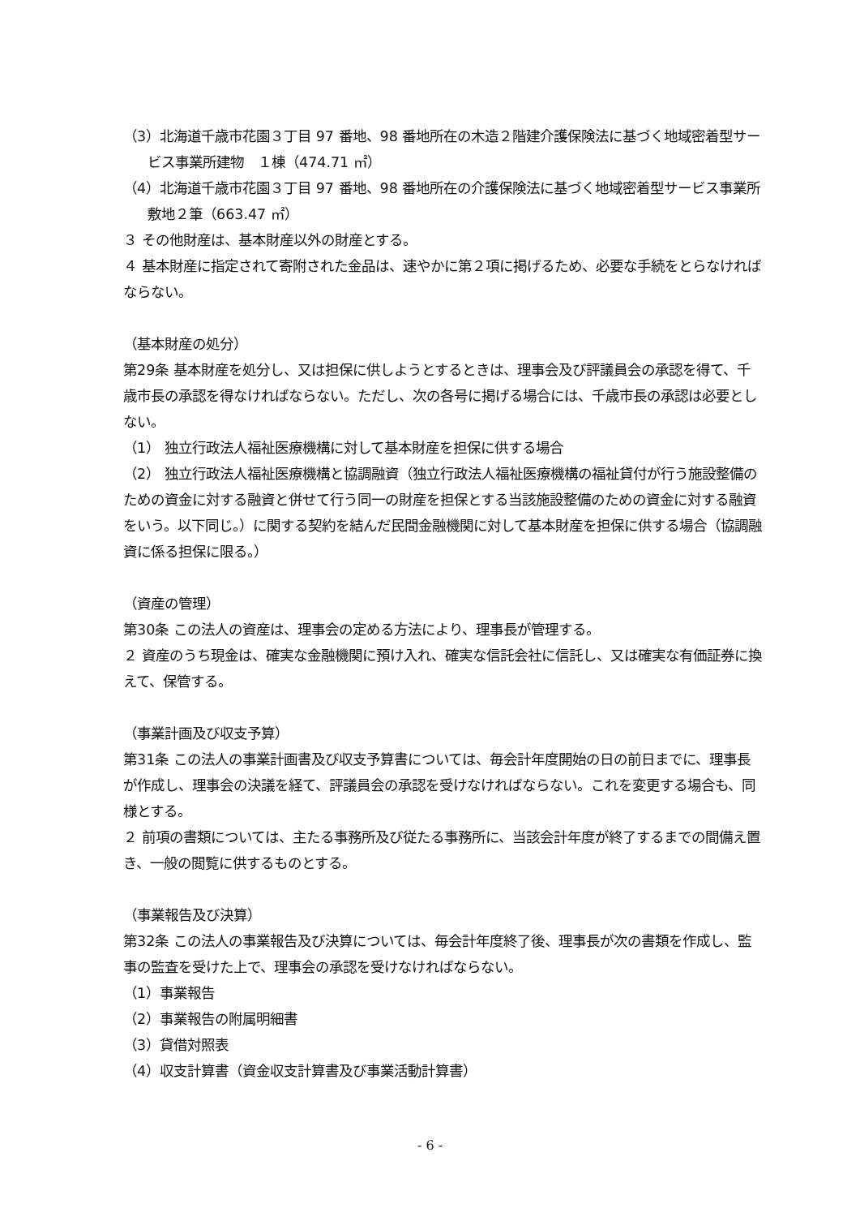（3）北海道千歳市花園３丁目 97 番地、98 番地所在の木造２階建介護保険法に基づく地域密着型サービス事業所建物　１棟（474.71 ㎡）
（4）北海道千歳市花園３丁目 97 番地、98 番地所在の介護保険法に基づく地域密着型サービス事業所敷地２筆（663.47 ㎡）
３ その他財産は、基本財産以外の財産とする。
４ 基本財産に指定されて寄附された金品は、速やかに第２項に掲げるため、必要な手続をとらなければならない。
（基本財産の処分）
第29条 基本財産を処分し、又は担保に供しようとするときは、理事会及び評議員会の承認を得て、千歳市長の承認を得なければならない。ただし、次の各号に掲げる場合には、千歳市長の承認は必要としない。
（1） 独立行政法人福祉医療機構に対して基本財産を担保に供する場合
（2） 独立行政法人福祉医療機構と協調融資（独立行政法人福祉医療機構の福祉貸付が行う施設整備のための資金に対する融資と併せて行う同一の財産を担保とする当該施設整備のための資金に対する融資をいう。以下同じ。）に関する契約を結んだ民間金融機関に対して基本財産を担保に供する場合（協調融資に係る担保に限る。）
（資産の管理）
第30条 この法人の資産は、理事会の定める方法により、理事長が管理する。
２ 資産のうち現金は、確実な金融機関に預け入れ、確実な信託会社に信託し、又は確実な有価証券に換えて、保管する。
（事業計画及び収支予算）
第31条 この法人の事業計画書及び収支予算書については、毎会計年度開始の日の前日までに、理事長が作成し、理事会の決議を経て、評議員会の承認を受けなければならない。これを変更する場合も、同様とする。
２ 前項の書類については、主たる事務所及び従たる事務所に、当該会計年度が終了するまでの間備え置き、一般の閲覧に供するものとする。
（事業報告及び決算）
第32条 この法人の事業報告及び決算については、毎会計年度終了後、理事長が次の書類を作成し、監事の監査を受けた上で、理事会の承認を受けなければならない。
（1）事業報告
（2）事業報告の附属明細書
（3）貸借対照表
（4）収支計算書（資金収支計算書及び事業活動計算書）
- 6 -